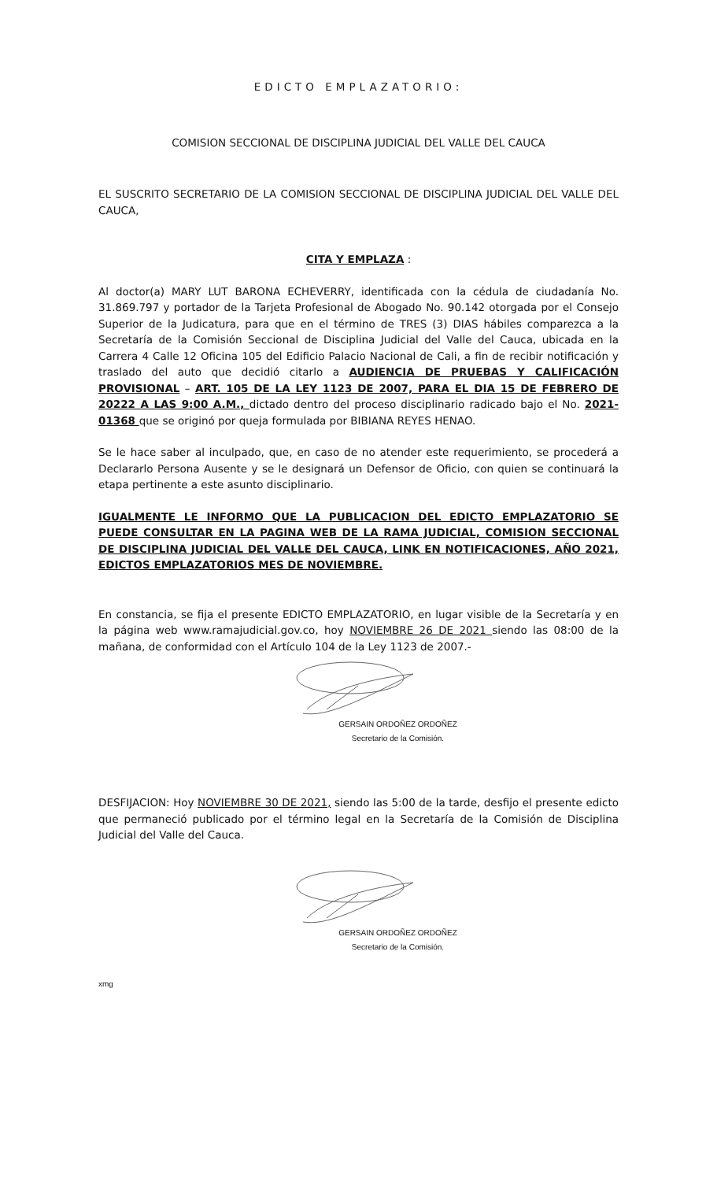EDICTO EMPLAZATORIO:
COMISION SECCIONAL DE DISCIPLINA JUDICIAL DEL VALLE DEL CAUCA
EL SUSCRITO SECRETARIO DE LA COMISION SECCIONAL DE DISCIPLINA JUDICIAL DEL VALLE DEL CAUCA,
CITA Y EMPLAZA :
Al doctor(a) MARY LUT BARONA ECHEVERRY, identificada con la cédula de ciudadanía No. 31.869.797 y portador de la Tarjeta Profesional de Abogado No. 90.142 otorgada por el Consejo Superior de la Judicatura, para que en el término de TRES (3) DIAS hábiles comparezca a la Secretaría de la Comisión Seccional de Disciplina Judicial del Valle del Cauca, ubicada en la Carrera 4 Calle 12 Oficina 105 del Edificio Palacio Nacional de Cali, a fin de recibir notificación y traslado del auto que decidió citarlo a AUDIENCIA DE PRUEBAS Y CALIFICACIÓN PROVISIONAL – ART. 105 DE LA LEY 1123 DE 2007, PARA EL DIA 15 DE FEBRERO DE 20222 A LAS 9:00 A.M., dictado dentro del proceso disciplinario radicado bajo el No. 2021-01368 que se originó por queja formulada por BIBIANA REYES HENAO.
Se le hace saber al inculpado, que, en caso de no atender este requerimiento, se procederá a Declararlo Persona Ausente y se le designará un Defensor de Oficio, con quien se continuará la etapa pertinente a este asunto disciplinario.
IGUALMENTE LE INFORMO QUE LA PUBLICACION DEL EDICTO EMPLAZATORIO SE PUEDE CONSULTAR EN LA PAGINA WEB DE LA RAMA JUDICIAL, COMISION SECCIONAL DE DISCIPLINA JUDICIAL DEL VALLE DEL CAUCA, LINK EN NOTIFICACIONES, AÑO 2021, EDICTOS EMPLAZATORIOS MES DE NOVIEMBRE.
En constancia, se fija el presente EDICTO EMPLAZATORIO, en lugar visible de la Secretaría y en la página web www.ramajudicial.gov.co, hoy NOVIEMBRE 26 DE 2021 siendo las 08:00 de la mañana, de conformidad con el Artículo 104 de la Ley 1123 de 2007.-
GERSAIN ORDOÑEZ ORDOÑEZ
Secretario de la Comisión.
DESFIJACION: Hoy NOVIEMBRE 30 DE 2021, siendo las 5:00 de la tarde, desfijo el presente edicto que permaneció publicado por el término legal en la Secretaría de la Comisión de Disciplina Judicial del Valle del Cauca.
GERSAIN ORDOÑEZ ORDOÑEZ
Secretario de la Comisión.
xmg